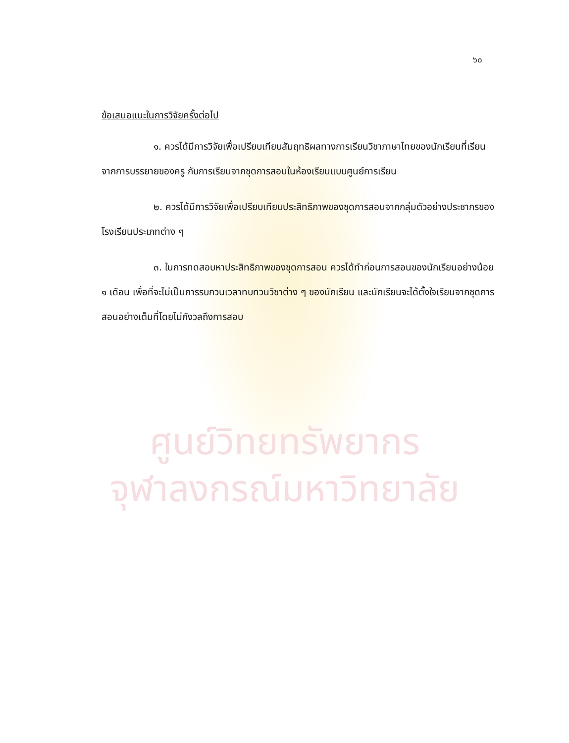๖๐
ข้อเสนอแนะในการวิจัยครั้งต่อไป
๑. ควรได้มีการวิจัยเพื่อเปรียบเทียบสัมฤทธิผลทางการเรียนวิชาภาษาไทยของนักเรียนที่เรียนจากการบรรยายของครู กับการเรียนจากชุดการสอนในห้องเรียนแบบศูนย์การเรียน
๒. ควรได้มีการวิจัยเพื่อเปรียบเทียบประสิทธิภาพของชุดการสอนจากกลุ่มตัวอย่างประชากรของโรงเรียนประเภทต่าง ๆ
๓. ในการทดสอบหาประสิทธิภาพของชุดการสอน ควรได้ทำก่อนการสอนของนักเรียนอย่างน้อย ๑ เดือน เพื่อที่จะไม่เป็นการรบกวนเวลาทบทวนวิชาต่าง ๆ ของนักเรียน และนักเรียนจะได้ตั้งใจเรียนจากชุดการสอนอย่างเต็มที่โดยไม่กังวลถึงการสอบ
ศูนย์วิทยทรัพยากร
จุฬาลงกรณ์มหาวิทยาลัย